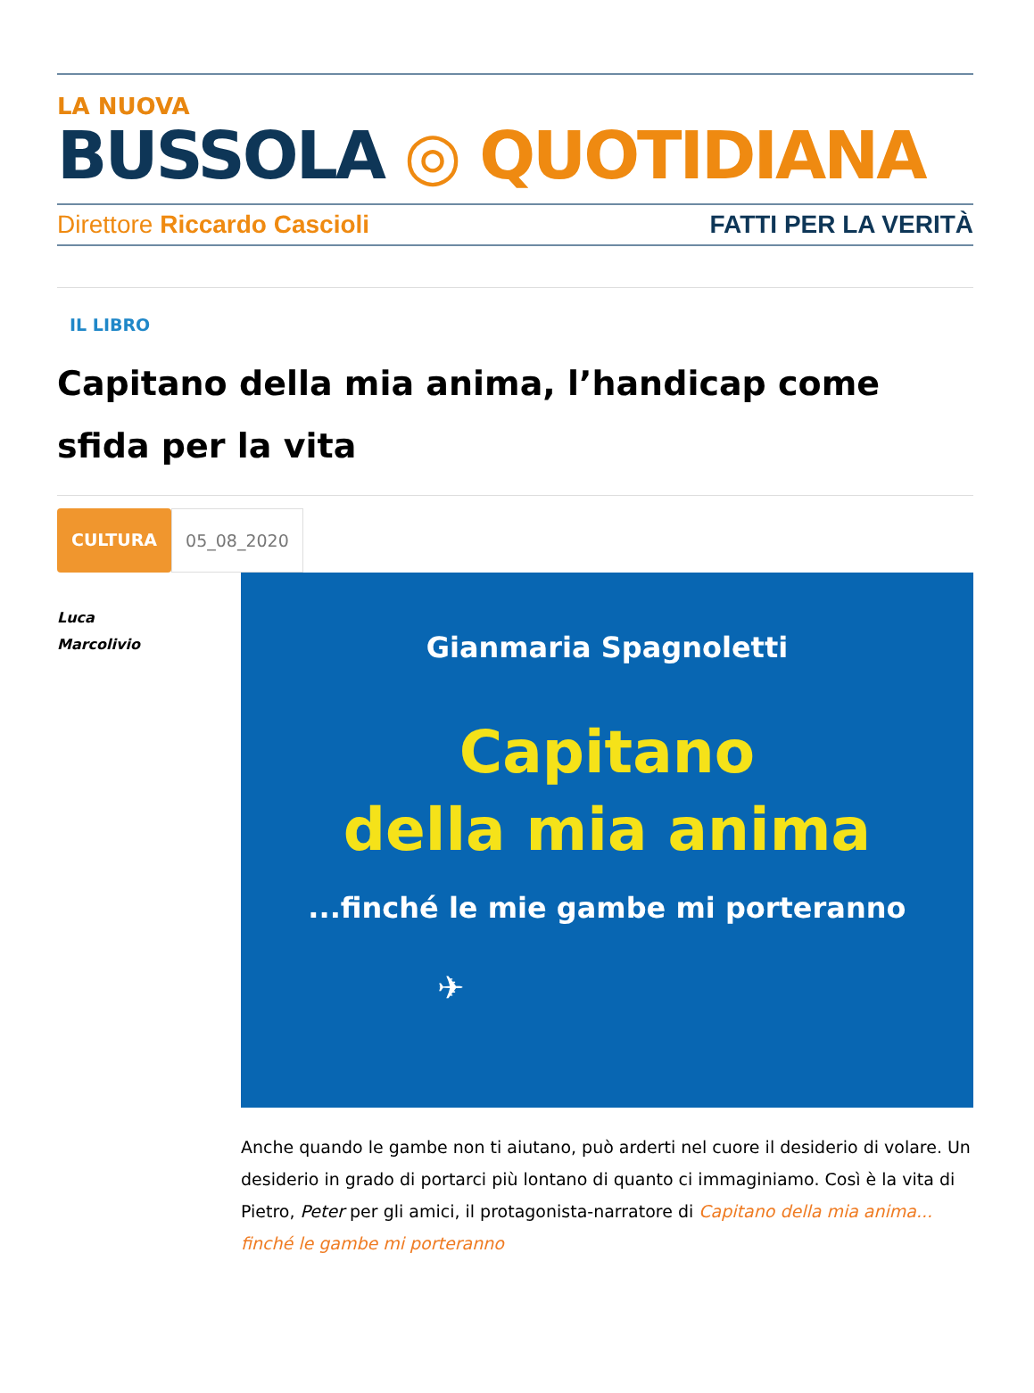LA NUOVA
BUSSOLA ◎ QUOTIDIANA
Direttore Riccardo Cascioli FATTI PER LA VERITÀ
IL LIBRO
Capitano della mia anima, l’handicap come sfida per la vita
CULTURA 05_08_2020
Luca
Marcolivio
Gianmaria Spagnoletti
Capitano
della mia anima
...finché le mie gambe mi porteranno
✈
Anche quando le gambe non ti aiutano, può arderti nel cuore il desiderio di volare. Un desiderio in grado di portarci più lontano di quanto ci immaginiamo. Così è la vita di Pietro, Peter per gli amici, il protagonista-narratore di Capitano della mia anima... finché le gambe mi porteranno